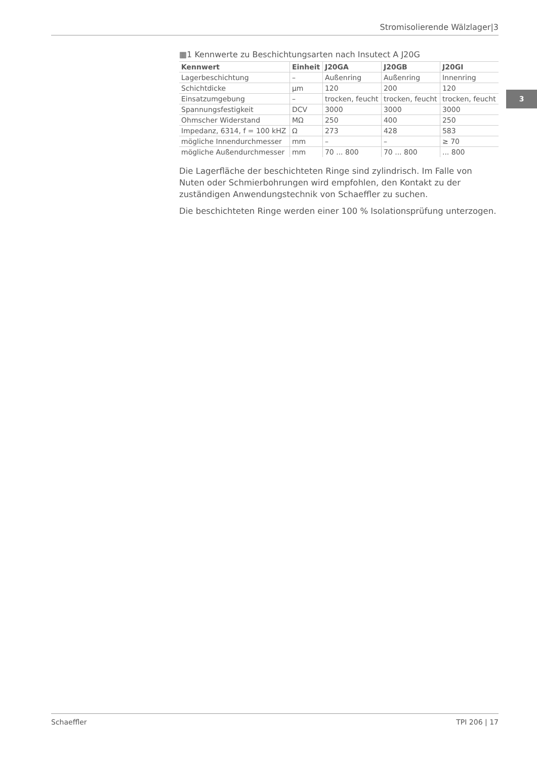Stromisolierende Wälzlager|3
3
▦1 Kennwerte zu Beschichtungsarten nach Insutect A J20G
| Kennwert | Einheit | J20GA | J20GB | J20GI |
| --- | --- | --- | --- | --- |
| Lagerbeschichtung | – | Außenring | Außenring | Innenring |
| Schichtdicke | µm | 120 | 200 | 120 |
| Einsatzumgebung | – | trocken, feucht | trocken, feucht | trocken, feucht |
| Spannungsfestigkeit | DCV | 3000 | 3000 | 3000 |
| Ohmscher Widerstand | MΩ | 250 | 400 | 250 |
| Impedanz, 6314, f = 100 kHZ | Ω | 273 | 428 | 583 |
| mögliche Innendurchmesser | mm | – | – | ≥ 70 |
| mögliche Außendurchmesser | mm | 70 ... 800 | 70 ... 800 | ... 800 |
Die Lagerfläche der beschichteten Ringe sind zylindrisch. Im Falle von Nuten oder Schmierbohrungen wird empfohlen, den Kontakt zu der zuständigen Anwendungstechnik von Schaeffler zu suchen.
Die beschichteten Ringe werden einer 100 % Isolationsprüfung unterzogen.
Schaeffler TPI 206 | 17